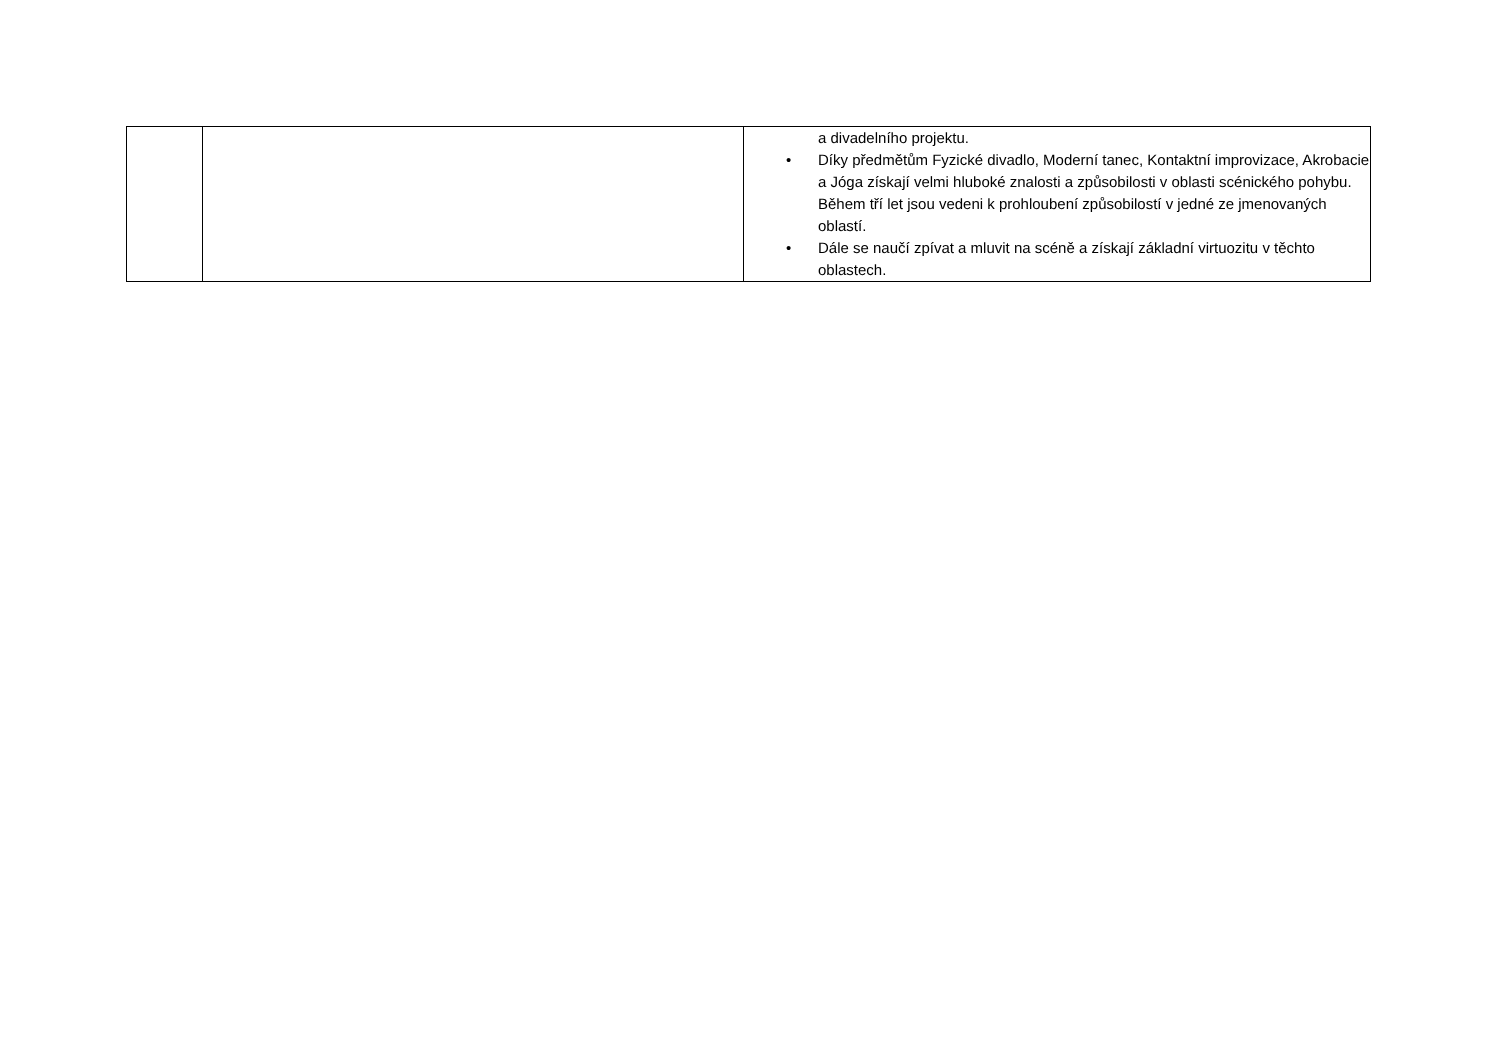| | | a divadelního projektu. • Díky předmětům Fyzické divadlo, Moderní tanec, Kontaktní improvizace, Akrobacie a Jóga získají velmi hluboké znalosti a způsobilosti v oblasti scénického pohybu. Během tří let jsou vedeni k prohloubení způsobilostí v jedné ze jmenovaných oblastí. • Dále se naučí zpívat a mluvit na scéně a získají základní virtuozitu v těchto oblastech. |